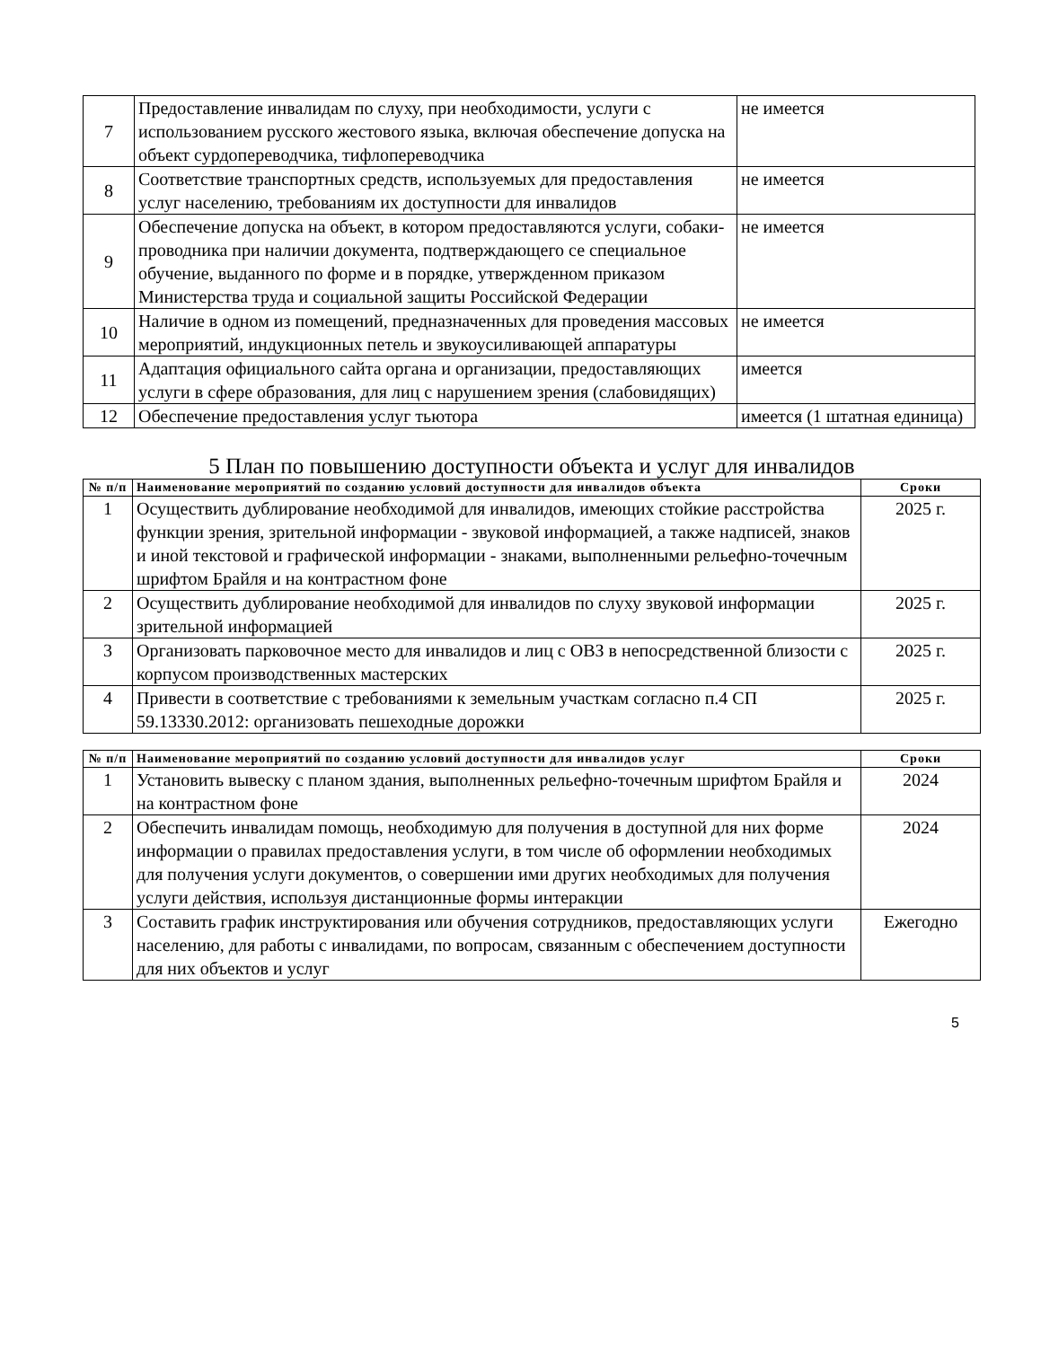| 7 | Предоставление инвалидам по слуху, при необходимости, услуги с использованием русского жестового языка, включая обеспечение допуска на объект сурдопереводчика, тифлопереводчика | не имеется |
| 8 | Соответствие транспортных средств, используемых для предоставления услуг населению, требованиям их доступности для инвалидов | не имеется |
| 9 | Обеспечение допуска на объект, в котором предоставляются услуги, собаки-проводника при наличии документа, подтверждающего се специальное обучение, выданного по форме и в порядке, утвержденном приказом Министерства труда и социальной защиты Российской Федерации | не имеется |
| 10 | Наличие в одном из помещений, предназначенных для проведения массовых мероприятий, индукционных петель и звукоусиливающей аппаратуры | не имеется |
| 11 | Адаптация официального сайта органа и организации, предоставляющих услуги в сфере образования, для лиц с нарушением зрения (слабовидящих) | имеется |
| 12 | Обеспечение предоставления услуг тьютора | имеется (1 штатная единица) |
5 План по повышению доступности объекта и услуг для инвалидов
| № п/п | Наименование мероприятий по созданию условий доступности для инвалидов объекта | Сроки |
| --- | --- | --- |
| 1 | Осуществить дублирование необходимой для инвалидов, имеющих стойкие расстройства функции зрения, зрительной информации - звуковой информацией, а также надписей, знаков и иной текстовой и графической информации - знаками, выполненными рельефно-точечным шрифтом Брайля и на контрастном фоне | 2025 г. |
| 2 | Осуществить дублирование необходимой для инвалидов по слуху звуковой информации зрительной информацией | 2025 г. |
| 3 | Организовать парковочное место для инвалидов и лиц с ОВЗ в непосредственной близости с корпусом производственных мастерских | 2025 г. |
| 4 | Привести в соответствие с требованиями к земельным участкам согласно п.4 СП 59.13330.2012: организовать пешеходные дорожки | 2025 г. |
| № п/п | Наименование мероприятий по созданию условий доступности для инвалидов услуг | Сроки |
| --- | --- | --- |
| 1 | Установить вывеску с планом здания, выполненных рельефно-точечным шрифтом Брайля и на контрастном фоне | 2024 |
| 2 | Обеспечить инвалидам помощь, необходимую для получения в доступной для них форме информации о правилах предоставления услуги, в том числе об оформлении необходимых для получения услуги документов, о совершении ими других необходимых для получения услуги действия, используя дистанционные формы интеракции | 2024 |
| 3 | Составить график инструктирования или обучения сотрудников, предоставляющих услуги населению, для работы с инвалидами, по вопросам, связанным с обеспечением доступности для них объектов и услуг | Ежегодно |
5